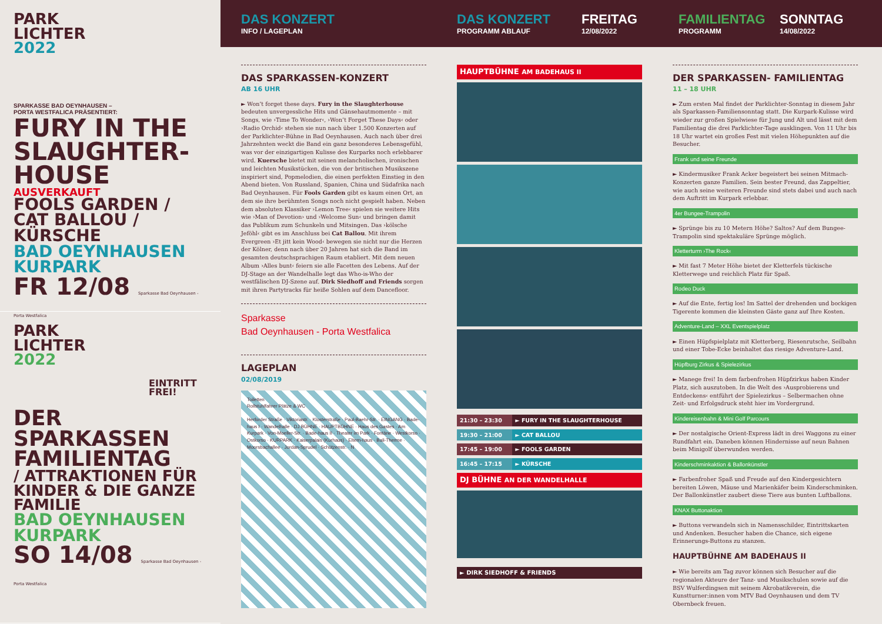PARK
LICHTER
2022
SPARKASSE BAD OEYNHAUSEN –
PORTA WESTFALICA PRÄSENTIERT:
FURY IN THE SLAUGHTER-HOUSE
AUSVERKAUFT
FOOLS GARDEN / CAT BALLOU / KÜRSCHE
BAD OEYNHAUSEN KURPARK
FR 12/08 Sparkasse Bad Oeynhausen - Porta Westfalica
PARK
LICHTER
2022
EINTRITT FREI!
DER SPARKASSEN FAMILIENTAG
/ ATTRAKTIONEN FÜR KINDER & DIE GANZE FAMILIE
BAD OEYNHAUSEN KURPARK
SO 14/08 Sparkasse Bad Oeynhausen - Porta Westfalica
DAS KONZERT
INFO / LAGEPLAN
DAS KONZERT
PROGRAMM ABLAUF
FREITAG
12/08/2022
FAMILIENTAG
PROGRAMM
SONNTAG
14/08/2022
DAS SPARKASSEN-KONZERT
AB 16 UHR
► Won’t forget these days. Fury in the Slaughterhouse bedeuten unvergessliche Hits und Gänsehautmomente – mit Songs, wie ›Time To Wonder‹, ›Won’t Forget These Days‹ oder ›Radio Orchid‹ stehen sie nun nach über 1.500 Konzerten auf der Parklichter-Bühne in Bad Oeynhausen. Auch nach über drei Jahrzehnten weckt die Band ein ganz besonderes Lebensgefühl, was vor der einzigartigen Kulisse des Kurparks noch erlebbarer wird. Kuersche bietet mit seinen melancholischen, ironischen und leichten Musikstücken, die von der britischen Musikszene inspiriert sind, Popmelodien, die einen perfekten Einstieg in den Abend bieten. Von Russland, Spanien, China und Südafrika nach Bad Oeynhausen. Für Fools Garden gibt es kaum einen Ort, an dem sie ihre berühmten Songs noch nicht gespielt haben. Neben dem absoluten Klassiker ›Lemon Tree‹ spielen sie weitere Hits wie ›Man of Devotion› und ›Welcome Sun‹ und bringen damit das Publikum zum Schunkeln und Mitsingen. Das ›kölsche Jeföhl‹ gibt es im Anschluss bei Cat Ballou. Mit ihrem Evergreen ›Et jitt kein Wood‹ bewegen sie nicht nur die Herzen der Kölner, denn nach über 20 Jahren hat sich die Band im gesamten deutschsprachigen Raum etabliert. Mit dem neuen Album ›Alles bunt‹ feiern sie alle Facetten des Lebens. Auf der DJ-Stage an der Wandelhalle legt das Who-is-Who der westfälischen DJ-Szene auf. Dirk Siedhoff and Friends sorgen mit ihren Partytracks für heiße Sohlen auf dem Dancefloor.
Sparkasse
Bad Oeynhausen - Porta Westfalica
LAGEPLAN
02/08/2019
Toiletten
Rollstuhlfahrer Plätze & WC
Herforder Straße · Viktoriastr. · Klosterstraße · Paul-Baehr-Str. · EINGANG · Bade-haus I · Wandelhalle · DJ BÜHNE · HAUPTBÜHNE · Haus des Gastes · Am Kurpark · Von-Moeller-Str. · Bade-haus II · Theater im Park · Fontäne · Westkorso · Ostkorso · KURPARK · Kaiserpalais (Kurhaus) · Eltern-haus · Bali-Therme · Moorsbachallee · Jordan-Sprudel · Schützenstr. · N
HAUPTBÜHNE AM BADEHAUS II
| 21:30 – 23:30 | ► FURY IN THE SLAUGHTERHOUSE |
| 19:30 – 21:00 | ► CAT BALLOU |
| 17:45 – 19:00 | ► FOOLS GARDEN |
| 16:45 – 17:15 | ► KÜRSCHE |
DJ BÜHNE AN DER WANDELHALLE
► DIRK SIEDHOFF & FRIENDS
DER SPARKASSEN- FAMILIENTAG
11 – 18 UHR
► Zum ersten Mal findet der Parklichter-Sonntag in diesem Jahr als Sparkassen-Familiensonntag statt. Die Kurpark-Kulisse wird wieder zur großen Spielwiese für Jung und Alt und lässt mit dem Familientag die drei Parklichter-Tage ausklingen. Von 11 Uhr bis 18 Uhr wartet ein großes Fest mit vielen Höhepunkten auf die Besucher.
Frank und seine Freunde
► Kindermusiker Frank Acker begeistert bei seinen Mitmach-Konzerten ganze Familien. Sein bester Freund, das Zappeltier, wie auch seine weiteren Freunde sind stets dabei und auch nach dem Auftritt im Kurpark erlebbar.
4er Bungee-Trampolin
► Sprünge bis zu 10 Metern Höhe? Saltos? Auf dem Bungee-Trampolin sind spektakuläre Sprünge möglich.
Kletterturm ›The Rock‹
► Mit fast 7 Meter Höhe bietet der Kletterfels tückische Kletterwege und reichlich Platz für Spaß.
Rodeo Duck
► Auf die Ente, fertig los! Im Sattel der drehenden und bockigen Tigerente kommen die kleinsten Gäste ganz auf Ihre Kosten.
Adventure-Land – XXL Eventspielplatz
► Einen Hüpfspielplatz mit Kletterberg, Riesenrutsche, Seilbahn und einer Tobe-Ecke beinhaltet das riesige Adventure-Land.
Hüpfburg Zirkus & Spielezirkus
► Manege frei! In dem farbenfrohen Hüpfzirkus haben Kinder Platz, sich auszutoben. In die Welt des ›Ausprobierens und Entdeckens‹ entführt der Spielezirkus – Selbermachen ohne Zeit- und Erfolgsdruck steht hier im Vordergrund.
Kindereisenbahn & Mini Golf Parcours
► Der nostalgische Orient-Express lädt in drei Waggons zu einer Rundfahrt ein. Daneben können Hindernisse auf neun Bahnen beim Minigolf überwunden werden.
Kinderschminkaktion & Ballonkünstler
► Farbenfroher Spaß und Freude auf den Kindergesichtern bereiten Löwen, Mäuse und Marienkäfer beim Kinderschminken. Der Ballonkünstler zaubert diese Tiere aus bunten Luftballons.
KNAX Buttonaktion
► Buttons verwandeln sich in Namensschilder, Eintrittskarten und Andenken. Besucher haben die Chance, sich eigene Erinnerungs-Buttons zu stanzen.
HAUPTBÜHNE AM BADEHAUS II
► Wie bereits am Tag zuvor können sich Besucher auf die regionalen Akteure der Tanz- und Musikschulen sowie auf die BSV Wulferdingsen mit seinem Akrobatikverein, die Kunstturner:innen vom MTV Bad Oeynhausen und dem TV Obernbeck freuen.